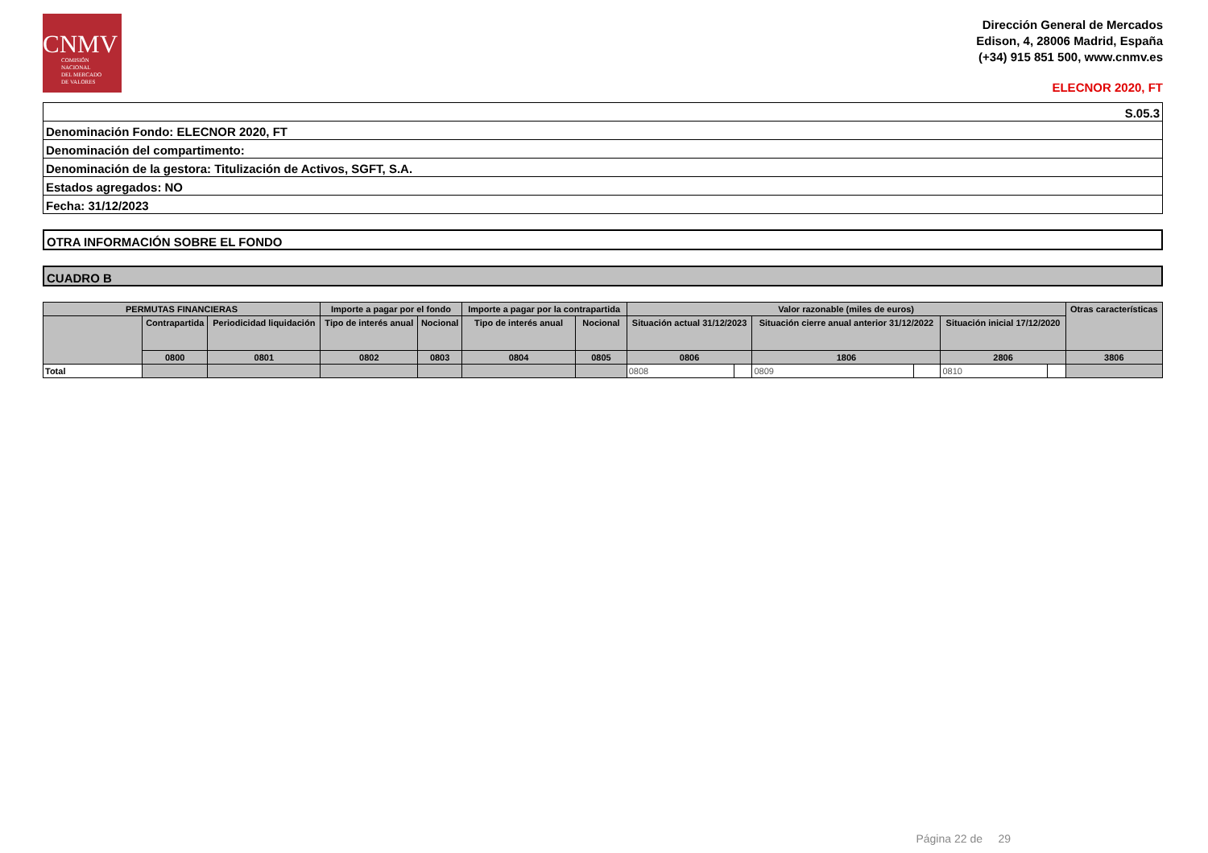CNMV
COMISIÓN
NACIONAL
DEL MERCADO
DE VALORES
Dirección General de Mercados
Edison, 4, 28006 Madrid, España
(+34) 915 851 500, www.cnmv.es
ELECNOR 2020, FT
| S.05.3 |
| Denominación Fondo: ELECNOR 2020, FT |
| Denominación del compartimento: |
| Denominación de la gestora: Titulización de Activos, SGFT, S.A. |
| Estados agregados: NO |
| Fecha: 31/12/2023 |
OTRA INFORMACIÓN SOBRE EL FONDO
CUADRO B
| PERMUTAS FINANCIERAS | | | Importe a pagar por el fondo | | Importe a pagar por la contrapartida | | Valor razonable (miles de euros) | | | | | | Otras características |
| --- | --- | --- | --- | --- | --- | --- | --- | --- | --- | --- | --- | --- | --- |
| | Contrapartida | Periodicidad liquidación | Tipo de interés anual | Nocional | Tipo de interés anual | Nocional | Situación actual 31/12/2023 | | Situación cierre anual anterior 31/12/2022 | | Situación inicial 17/12/2020 | | |
| | 0800 | 0801 | 0802 | 0803 | 0804 | 0805 | 0806 | | 1806 | | 2806 | | 3806 |
| Total | | | | | | | 0808 | | 0809 | | 0810 | | |
Página 22 de 29